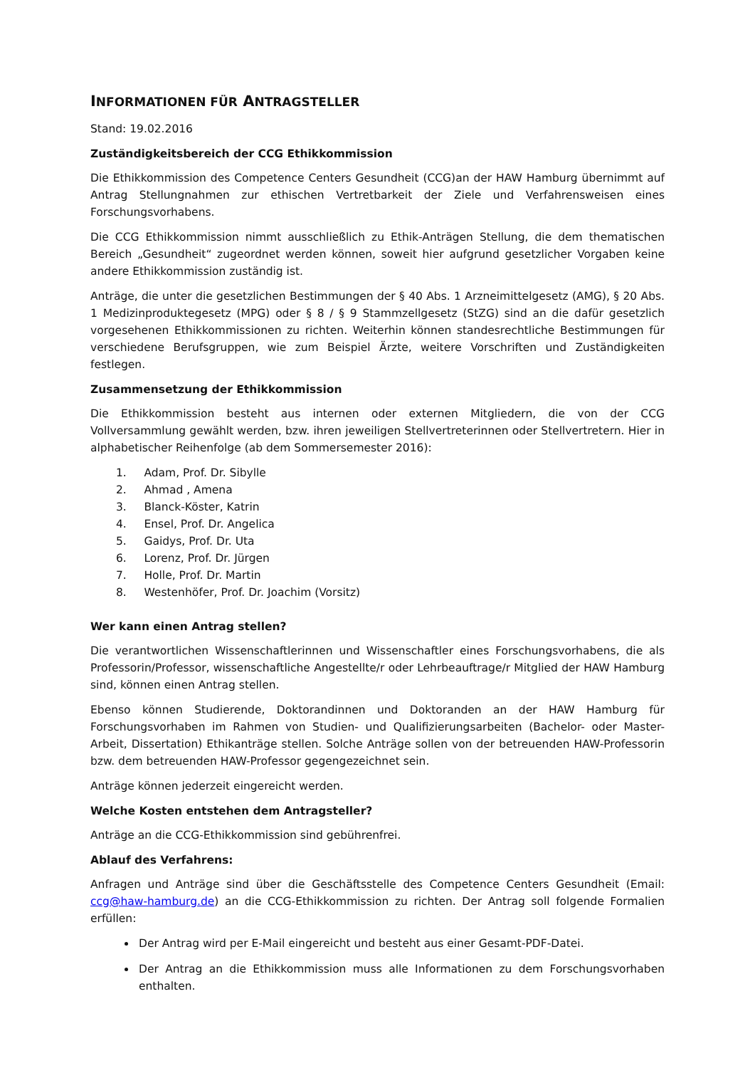INFORMATIONEN FÜR ANTRAGSTELLER
Stand: 19.02.2016
Zuständigkeitsbereich der CCG Ethikkommission
Die Ethikkommission des Competence Centers Gesundheit (CCG)an der HAW Hamburg übernimmt auf Antrag Stellungnahmen zur ethischen Vertretbarkeit der Ziele und Verfahrensweisen eines Forschungsvorhabens.
Die CCG Ethikkommission nimmt ausschließlich zu Ethik-Anträgen Stellung, die dem thematischen Bereich „Gesundheit“ zugeordnet werden können, soweit hier aufgrund gesetzlicher Vorgaben keine andere Ethikkommission zuständig ist.
Anträge, die unter die gesetzlichen Bestimmungen der § 40 Abs. 1 Arzneimittelgesetz (AMG), § 20 Abs. 1 Medizinproduktegesetz (MPG) oder § 8 / § 9 Stammzellgesetz (StZG) sind an die dafür gesetzlich vorgesehenen Ethikkommissionen zu richten. Weiterhin können standesrechtliche Bestimmungen für verschiedene Berufsgruppen, wie zum Beispiel Ärzte, weitere Vorschriften und Zuständigkeiten festlegen.
Zusammensetzung der Ethikkommission
Die Ethikkommission besteht aus internen oder externen Mitgliedern, die von der CCG Vollversammlung gewählt werden, bzw. ihren jeweiligen Stellvertreterinnen oder Stellvertretern. Hier in alphabetischer Reihenfolge (ab dem Sommersemester 2016):
1. Adam, Prof. Dr. Sibylle
2. Ahmad , Amena
3. Blanck-Köster, Katrin
4. Ensel, Prof. Dr. Angelica
5. Gaidys, Prof. Dr. Uta
6. Lorenz, Prof. Dr. Jürgen
7. Holle, Prof. Dr. Martin
8. Westenhöfer, Prof. Dr. Joachim (Vorsitz)
Wer kann einen Antrag stellen?
Die verantwortlichen Wissenschaftlerinnen und Wissenschaftler eines Forschungsvorhabens, die als Professorin/Professor, wissenschaftliche Angestellte/r oder Lehrbeauftrage/r Mitglied der HAW Hamburg sind, können einen Antrag stellen.
Ebenso können Studierende, Doktorandinnen und Doktoranden an der HAW Hamburg für Forschungsvorhaben im Rahmen von Studien- und Qualifizierungsarbeiten (Bachelor- oder Master-Arbeit, Dissertation) Ethikanträge stellen. Solche Anträge sollen von der betreuenden HAW-Professorin bzw. dem betreuenden HAW-Professor gegengezeichnet sein.
Anträge können jederzeit eingereicht werden.
Welche Kosten entstehen dem Antragsteller?
Anträge an die CCG-Ethikkommission sind gebührenfrei.
Ablauf des Verfahrens:
Anfragen und Anträge sind über die Geschäftsstelle des Competence Centers Gesundheit (Email: ccg@haw-hamburg.de) an die CCG-Ethikkommission zu richten. Der Antrag soll folgende Formalien erfüllen:
Der Antrag wird per E-Mail eingereicht und besteht aus einer Gesamt-PDF-Datei.
Der Antrag an die Ethikkommission muss alle Informationen zu dem Forschungsvorhaben enthalten.